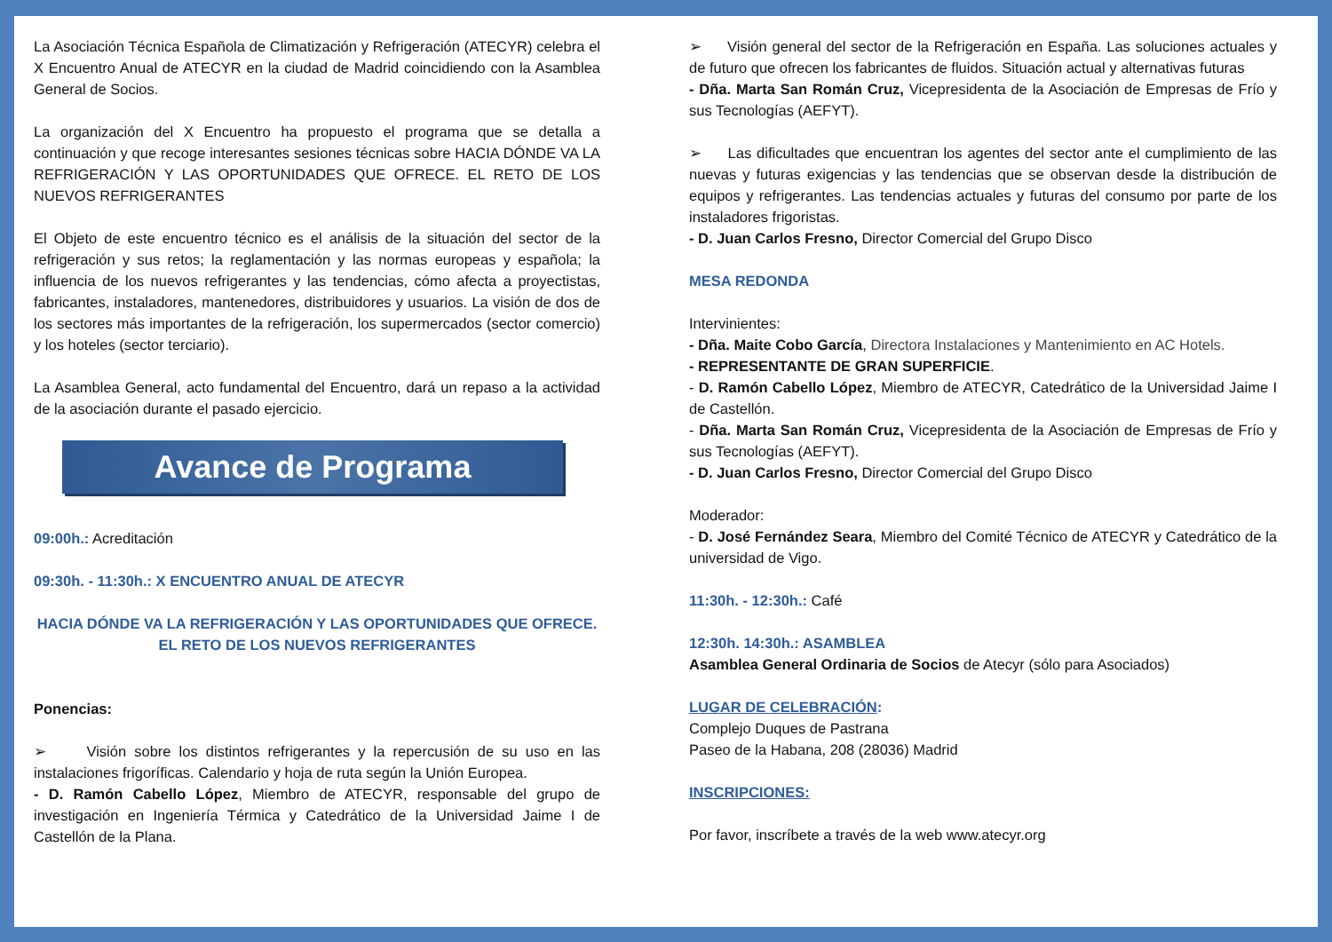La Asociación Técnica Española de Climatización y Refrigeración (ATECYR) celebra el X Encuentro Anual de ATECYR en la ciudad de Madrid coincidiendo con la Asamblea General de Socios.
La organización del X Encuentro ha propuesto el programa que se detalla a continuación y que recoge interesantes sesiones técnicas sobre HACIA DÓNDE VA LA REFRIGERACIÓN Y LAS OPORTUNIDADES QUE OFRECE. EL RETO DE LOS NUEVOS REFRIGERANTES
El Objeto de este encuentro técnico es el análisis de la situación del sector de la refrigeración y sus retos; la reglamentación y las normas europeas y española; la influencia de los nuevos refrigerantes y las tendencias, cómo afecta a proyectistas, fabricantes, instaladores, mantenedores, distribuidores y usuarios. La visión de dos de los sectores más importantes de la refrigeración, los supermercados (sector comercio) y los hoteles (sector terciario).
La Asamblea General, acto fundamental del Encuentro, dará un repaso a la actividad de la asociación durante el pasado ejercicio.
Avance de Programa
09:00h.: Acreditación
09:30h. - 11:30h.: X ENCUENTRO ANUAL DE ATECYR
HACIA DÓNDE VA LA REFRIGERACIÓN Y LAS OPORTUNIDADES QUE OFRECE.
EL RETO DE LOS NUEVOS REFRIGERANTES
Ponencias:
➢ Visión sobre los distintos refrigerantes y la repercusión de su uso en las instalaciones frigoríficas. Calendario y hoja de ruta según la Unión Europea.
- D. Ramón Cabello López, Miembro de ATECYR, responsable del grupo de investigación en Ingeniería Térmica y Catedrático de la Universidad Jaime I de Castellón de la Plana.
➢ Visión general del sector de la Refrigeración en España. Las soluciones actuales y de futuro que ofrecen los fabricantes de fluidos. Situación actual y alternativas futuras
- Dña. Marta San Román Cruz, Vicepresidenta de la Asociación de Empresas de Frío y sus Tecnologías (AEFYT).
➢ Las dificultades que encuentran los agentes del sector ante el cumplimiento de las nuevas y futuras exigencias y las tendencias que se observan desde la distribución de equipos y refrigerantes. Las tendencias actuales y futuras del consumo por parte de los instaladores frigoristas.
- D. Juan Carlos Fresno, Director Comercial del Grupo Disco
MESA REDONDA
Intervinientes:
- Dña. Maite Cobo García, Directora Instalaciones y Mantenimiento en AC Hotels.
- REPRESENTANTE DE GRAN SUPERFICIE.
- D. Ramón Cabello López, Miembro de ATECYR, Catedrático de la Universidad Jaime I de Castellón.
- Dña. Marta San Román Cruz, Vicepresidenta de la Asociación de Empresas de Frío y sus Tecnologías (AEFYT).
- D. Juan Carlos Fresno, Director Comercial del Grupo Disco
Moderador:
- D. José Fernández Seara, Miembro del Comité Técnico de ATECYR y Catedrático de la universidad de Vigo.
11:30h. - 12:30h.: Café
12:30h. 14:30h.: ASAMBLEA
Asamblea General Ordinaria de Socios de Atecyr (sólo para Asociados)
LUGAR DE CELEBRACIÓN:
Complejo Duques de Pastrana
Paseo de la Habana, 208 (28036) Madrid
INSCRIPCIONES:
Por favor, inscríbete a través de la web www.atecyr.org